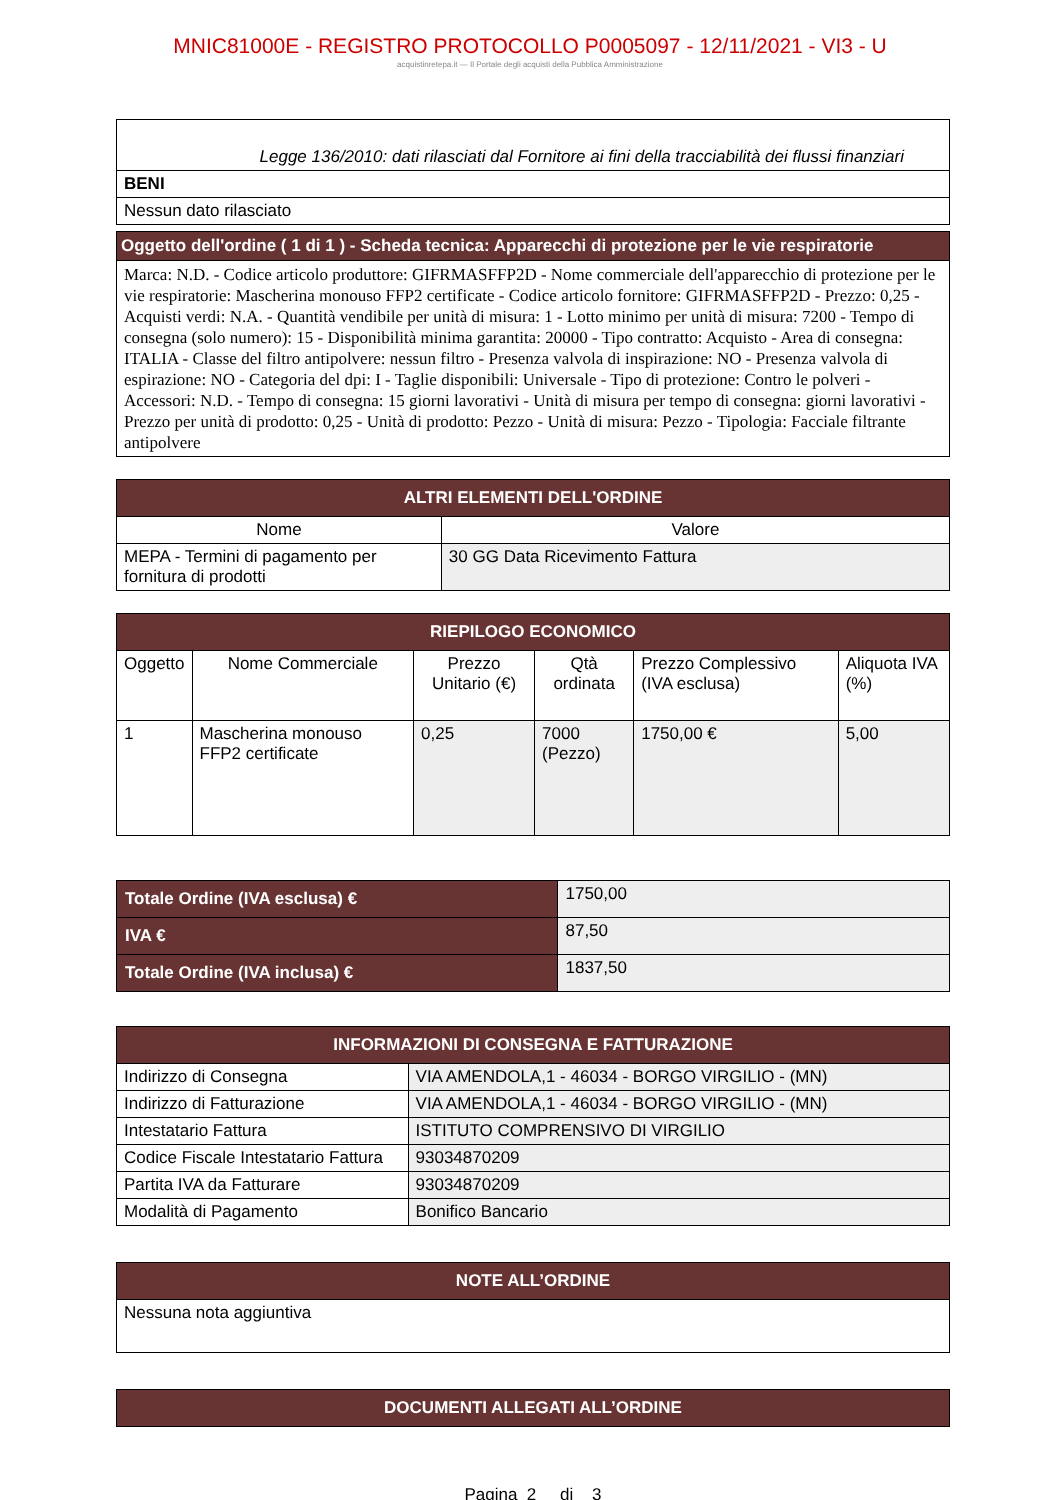MNIC81000E - REGISTRO PROTOCOLLO P0005097 - 12/11/2021 - VI3 - U
acquistinretepa.it — Il Portale degli acquisti della Pubblica Amministrazione
| Legge 136/2010: dati rilasciati dal Fornitore ai fini della tracciabilità dei flussi finanziari |
| BENI |
| Nessun dato rilasciato |
| Oggetto dell'ordine ( 1 di 1 ) - Scheda tecnica: Apparecchi di protezione per le vie respiratorie |
| Marca: N.D. - Codice articolo produttore: GIFRMASFFP2D - Nome commerciale dell'apparecchio di protezione per le vie respiratorie: Mascherina monouso FFP2 certificate - Codice articolo fornitore: GIFRMASFFP2D - Prezzo: 0,25 - Acquisti verdi: N.A. - Quantità vendibile per unità di misura: 1 - Lotto minimo per unità di misura: 7200 - Tempo di consegna (solo numero): 15 - Disponibilità minima garantita: 20000 - Tipo contratto: Acquisto - Area di consegna: ITALIA - Classe del filtro antipolvere: nessun filtro - Presenza valvola di inspirazione: NO - Presenza valvola di espirazione: NO - Categoria del dpi: I - Taglie disponibili: Universale - Tipo di protezione: Contro le polveri - Accessori: N.D. - Tempo di consegna: 15 giorni lavorativi - Unità di misura per tempo di consegna: giorni lavorativi - Prezzo per unità di prodotto: 0,25 - Unità di prodotto: Pezzo - Unità di misura: Pezzo - Tipologia: Facciale filtrante antipolvere |
| ALTRI ELEMENTI DELL'ORDINE | |
| --- | --- |
| Nome | Valore |
| MEPA - Termini di pagamento per fornitura di prodotti | 30 GG Data Ricevimento Fattura |
| RIEPILOGO ECONOMICO | | | | | |
| --- | --- | --- | --- | --- | --- |
| Oggetto | Nome Commerciale | Prezzo Unitario (€) | Qtà ordinata | Prezzo Complessivo (IVA esclusa) | Aliquota IVA (%) |
| 1 | Mascherina monouso FFP2 certificate | 0,25 | 7000 (Pezzo) | 1750,00 € | 5,00 |
| Totale Ordine (IVA esclusa) € | 1750,00 |
| IVA € | 87,50 |
| Totale Ordine (IVA inclusa) € | 1837,50 |
| INFORMAZIONI DI CONSEGNA E FATTURAZIONE | |
| --- | --- |
| Indirizzo di Consegna | VIA AMENDOLA,1 - 46034 - BORGO VIRGILIO - (MN) |
| Indirizzo di Fatturazione | VIA AMENDOLA,1 - 46034 - BORGO VIRGILIO - (MN) |
| Intestatario Fattura | ISTITUTO COMPRENSIVO DI VIRGILIO |
| Codice Fiscale Intestatario Fattura | 93034870209 |
| Partita IVA da Fatturare | 93034870209 |
| Modalità di Pagamento | Bonifico Bancario |
| NOTE ALL’ORDINE |
| --- |
| Nessuna nota aggiuntiva |
| DOCUMENTI ALLEGATI ALL’ORDINE |
| --- |
Pagina 2 di 3